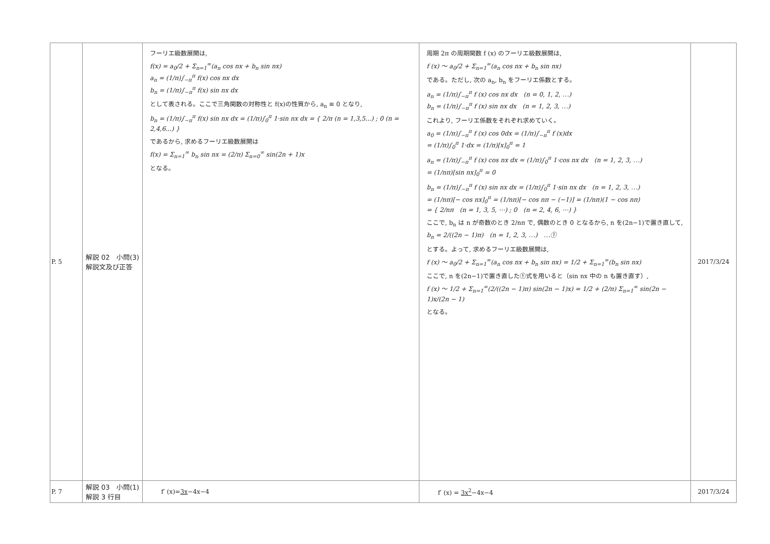| P. 5 | 解説 02 小問(3) 解説文及び正答 | フーリエ級数展開は, f(x) = a<sub>0</sub>/2 + Σ<sub>n=1</sub><sup>∞</sup>(a<sub>n</sub> cos nx + b<sub>n</sub> sin nx) a<sub>n</sub> = (1/π)∫<sub>−π</sub><sup>π</sup> f(x) cos nx dx b<sub>n</sub> = (1/π)∫<sub>−π</sub><sup>π</sup> f(x) sin nx dx として表される。ここで三角関数の対称性と f(x)の性質から, a<sub>n</sub> ≡ 0 となり, b<sub>n</sub> = (1/π)∫<sub>−π</sub><sup>π</sup> f(x) sin nx dx = (1/π)∫<sub>0</sub><sup>π</sup> 1·sin nx dx = { 2/π (n = 1,3,5...) ; 0 (n = 2,4,6...) } であるから, 求めるフーリエ級数展開は f(x) = Σ<sub>n=1</sub><sup>∞</sup> b<sub>n</sub> sin nx = (2/π) Σ<sub>n=0</sub><sup>∞</sup> sin(2n + 1)x となる。 | 周期 2π の周期関数 f (x) のフーリエ級数展開は, f (x) ～ a<sub>0</sub>/2 + Σ<sub>n=1</sub><sup>∞</sup>(a<sub>n</sub> cos nx + b<sub>n</sub> sin nx) である。ただし, 次の a<sub>n</sub>, b<sub>n</sub> をフーリエ係数とする。 a<sub>n</sub> = (1/π)∫<sub>−π</sub><sup>π</sup> f (x) cos nx dx (n = 0, 1, 2, ⋯) b<sub>n</sub> = (1/π)∫<sub>−π</sub><sup>π</sup> f (x) sin nx dx (n = 1, 2, 3, ⋯) これより, フーリエ係数をそれぞれ求めていく。 a<sub>0</sub> = (1/π)∫<sub>−π</sub><sup>π</sup> f (x) cos 0dx = (1/π)∫<sub>−π</sub><sup>π</sup> f (x)dx = (1/π)∫<sub>0</sub><sup>π</sup> 1·dx = (1/π)[x]<sub>0</sub><sup>π</sup> = 1 a<sub>n</sub> = (1/π)∫<sub>−π</sub><sup>π</sup> f (x) cos nx dx = (1/π)∫<sub>0</sub><sup>π</sup> 1·cos nx dx (n = 1, 2, 3, ⋯) = (1/nπ)[sin nx]<sub>0</sub><sup>π</sup> = 0 b<sub>n</sub> = (1/π)∫<sub>−π</sub><sup>π</sup> f (x) sin nx dx = (1/π)∫<sub>0</sub><sup>π</sup> 1·sin nx dx (n = 1, 2, 3, ⋯) = (1/nπ)[− cos nx]<sub>0</sub><sup>π</sup> = (1/nπ)[− cos nπ − (−1)] = (1/nπ)(1 − cos nπ) = { 2/nπ (n = 1, 3, 5, ⋯) ; 0 (n = 2, 4, 6, ⋯) } ここで, b<sub>n</sub> は n が奇数のとき 2/nπ で, 偶数のとき 0 となるから, n を(2n−1)で置き直して, b<sub>n</sub> = 2/((2n − 1)π) (n = 1, 2, 3, ⋯) ⋯① とする。よって, 求めるフーリエ級数展開は, f (x) ～ a<sub>0</sub>/2 + Σ<sub>n=1</sub><sup>∞</sup>(a<sub>n</sub> cos nx + b<sub>n</sub> sin nx) = 1/2 + Σ<sub>n=1</sub><sup>∞</sup>(b<sub>n</sub> sin nx) ここで, n を(2n−1)で置き直した①式を用いると（sin nx 中の n も置き直す）, f (x) ～ 1/2 + Σ<sub>n=1</sub><sup>∞</sup>(2/((2n − 1)π) sin(2n − 1)x) = 1/2 + (2/π) Σ<sub>n=1</sub><sup>∞</sup> sin(2n − 1)x/(2n − 1) となる。 | 2017/3/24 |
| P. 7 | 解説 03 小問(1) 解説 3 行目 | f′ (x)= 3x −4x−4 | f′ (x) = 3x<sup>2</sup> −4x−4 | 2017/3/24 |